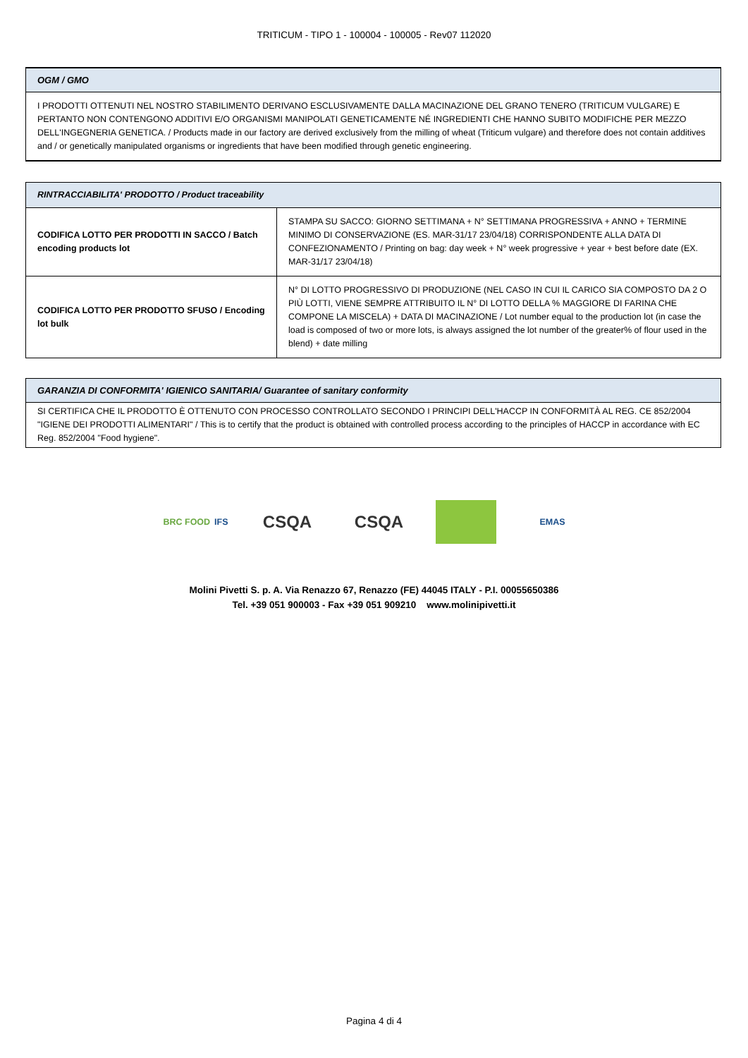TRITICUM - TIPO 1 - 100004 - 100005 - Rev07 112020
OGM / GMO
I PRODOTTI OTTENUTI NEL NOSTRO STABILIMENTO DERIVANO ESCLUSIVAMENTE DALLA MACINAZIONE DEL GRANO TENERO (TRITICUM VULGARE) E PERTANTO NON CONTENGONO ADDITIVI E/O ORGANISMI MANIPOLATI GENETICAMENTE NÉ INGREDIENTI CHE HANNO SUBITO MODIFICHE PER MEZZO DELL'INGEGNERIA GENETICA. / Products made in our factory are derived exclusively from the milling of wheat (Triticum vulgare) and therefore does not contain additives and / or genetically manipulated organisms or ingredients that have been modified through genetic engineering.
| RINTRACCIABILITA' PRODOTTO / Product traceability | |
| CODIFICA LOTTO PER PRODOTTI IN SACCO / Batch encoding products lot | STAMPA SU SACCO: GIORNO SETTIMANA + N° SETTIMANA PROGRESSIVA + ANNO + TERMINE MINIMO DI CONSERVAZIONE (ES. MAR-31/17 23/04/18) CORRISPONDENTE ALLA DATA DI CONFEZIONAMENTO / Printing on bag: day week + N° week progressive + year + best before date (EX. MAR-31/17 23/04/18) |
| CODIFICA LOTTO PER PRODOTTO SFUSO / Encoding lot bulk | N° DI LOTTO PROGRESSIVO DI PRODUZIONE (NEL CASO IN CUI IL CARICO SIA COMPOSTO DA 2 O PIÙ LOTTI, VIENE SEMPRE ATTRIBUITO IL N° DI LOTTO DELLA % MAGGIORE DI FARINA CHE COMPONE LA MISCELA) + DATA DI MACINAZIONE / Lot number equal to the production lot (in case the load is composed of two or more lots, is always assigned the lot number of the greater% of flour used in the blend) + date milling |
GARANZIA DI CONFORMITA' IGIENICO SANITARIA/ Guarantee of sanitary conformity
SI CERTIFICA CHE IL PRODOTTO È OTTENUTO CON PROCESSO CONTROLLATO SECONDO I PRINCIPI DELL'HACCP IN CONFORMITÀ AL REG. CE 852/2004 "IGIENE DEI PRODOTTI ALIMENTARI" / This is to certify that the product is obtained with controlled process according to the principles of HACCP in accordance with EC Reg. 852/2004 "Food hygiene".
BRC FOOD IFS
CSQA CSQA
EMAS
Molini Pivetti S. p. A. Via Renazzo 67, Renazzo (FE) 44045 ITALY - P.I. 00055650386
Tel. +39 051 900003 - Fax +39 051 909210 www.molinipivetti.it
Pagina 4 di 4